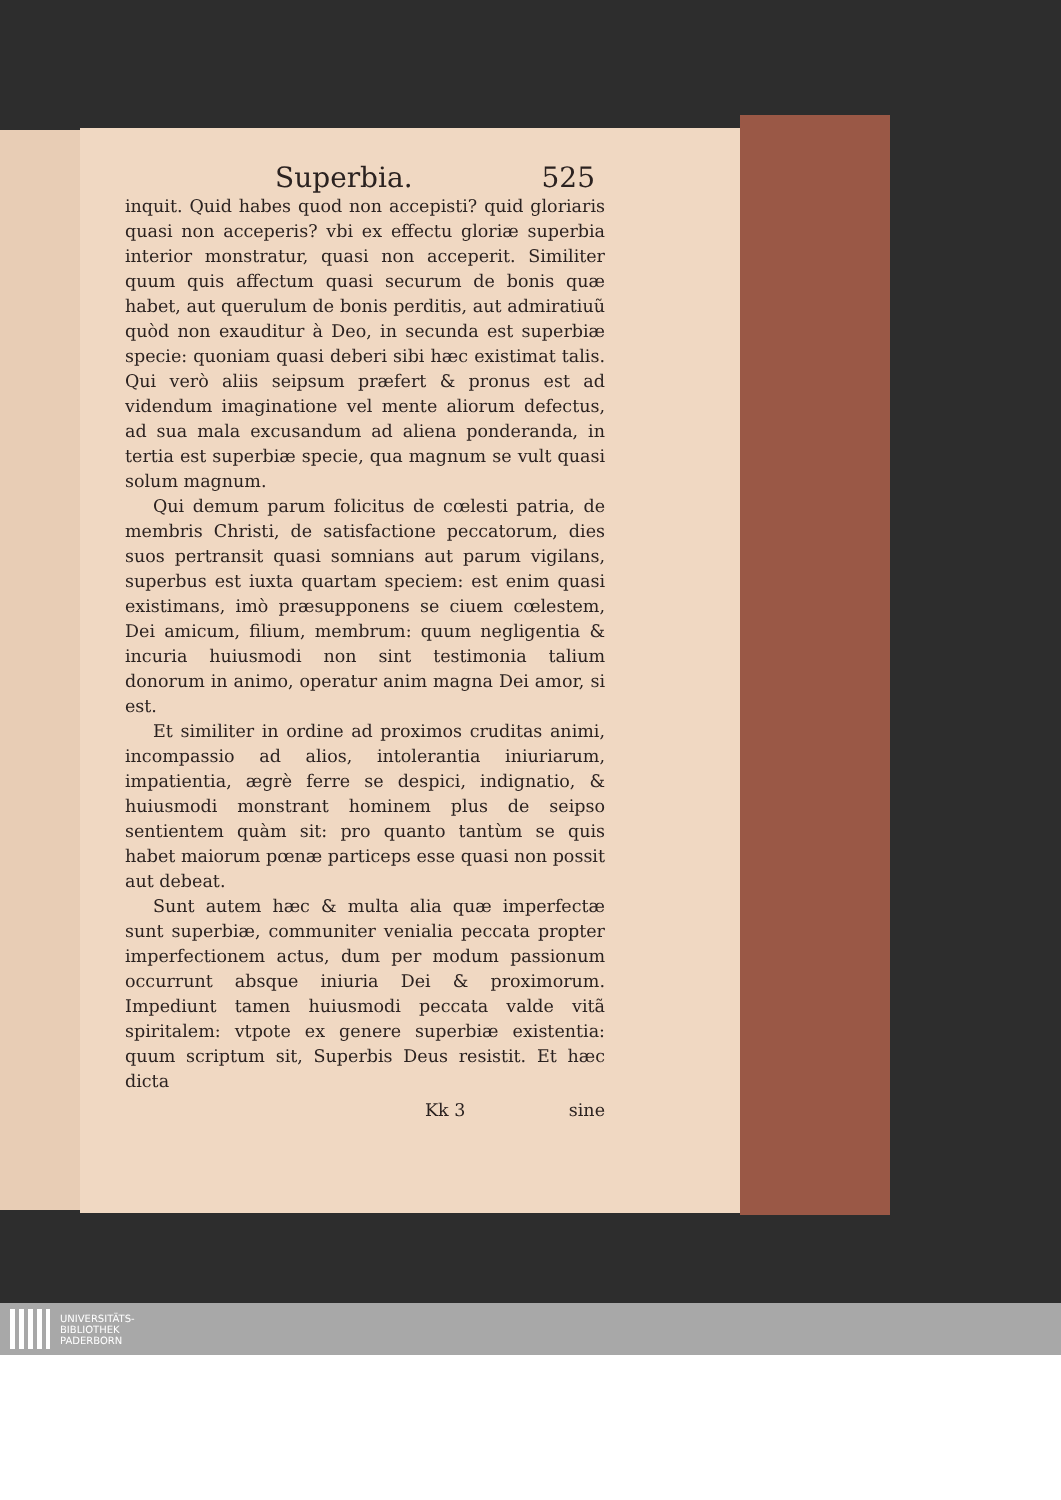Superbia. 525
inquit. Quid habes quod non accepisti? quid gloriaris quasi non acceperis? vbi ex effectu gloriæ superbia interior monstratur, quasi non acceperit. Similiter quum quis affectum quasi securum de bonis quæ habet, aut querulum de bonis perditis, aut admiratiuũ quòd non exauditur à Deo, in secunda est superbiæ specie: quoniam quasi deberi sibi hæc existimat talis. Qui verò aliis seipsum præfert & pronus est ad videndum imaginatione vel mente aliorum defectus, ad sua mala excusandum ad aliena ponderanda, in tertia est superbiæ specie, qua magnum se vult quasi solum magnum.
Qui demum parum folicitus de cœlesti patria, de membris Christi, de satisfactione peccatorum, dies suos pertransit quasi somnians aut parum vigilans, superbus est iuxta quartam speciem: est enim quasi existimans, imò præsupponens se ciuem cœlestem, Dei amicum, filium, membrum: quum negligentia & incuria huiusmodi non sint testimonia talium donorum in animo, operatur anim magna Dei amor, si est.
Et similiter in ordine ad proximos cruditas animi, incompassio ad alios, intolerantia iniuriarum, impatientia, ægrè ferre se despici, indignatio, & huiusmodi monstrant hominem plus de seipso sentientem quàm sit: pro quanto tantùm se quis habet maiorum pœnæ particeps esse quasi non possit aut debeat.
Sunt autem hæc & multa alia quæ imperfectæ sunt superbiæ, communiter venialia peccata propter imperfectionem actus, dum per modum passionum occurrunt absque iniuria Dei & proximorum. Impediunt tamen huiusmodi peccata valde vitã spiritalem: vtpote ex genere superbiæ existentia: quum scriptum sit, Superbis Deus resistit. Et hæc dicta
Kk 3 sine
UNIVERSITÄTS-
BIBLIOTHEK
PADERBORN